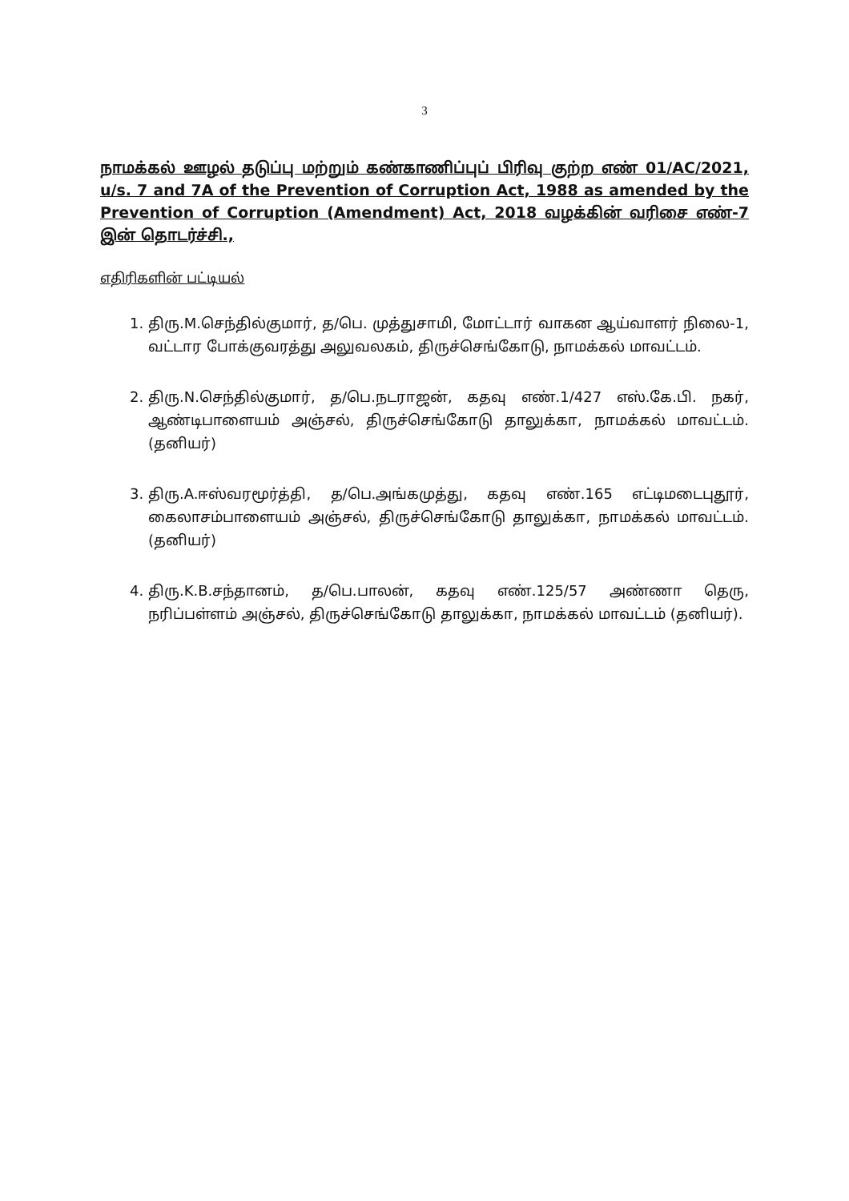3
நாமக்கல் ஊழல் தடுப்பு மற்றும் கண்காணிப்புப் பிரிவு குற்ற எண் 01/AC/2021, u/s. 7 and 7A of the Prevention of Corruption Act, 1988 as amended by the Prevention of Corruption (Amendment) Act, 2018 வழக்கின் வரிசை எண்-7 இன் தொடர்ச்சி.,
எதிரிகளின் பட்டியல்
1. திரு.M.செந்தில்குமார், த/பெ. முத்துசாமி, மோட்டார் வாகன ஆய்வாளர் நிலை-1, வட்டார போக்குவரத்து அலுவலகம், திருச்செங்கோடு, நாமக்கல் மாவட்டம்.
2. திரு.N.செந்தில்குமார், த/பெ.நடராஜன், கதவு எண்.1/427 எஸ்.கே.பி. நகர், ஆண்டிபாளையம் அஞ்சல், திருச்செங்கோடு தாலுக்கா, நாமக்கல் மாவட்டம். (தனியர்)
3. திரு.A.ஈஸ்வரமூர்த்தி, த/பெ.அங்கமுத்து, கதவு எண்.165 எட்டிமடைபுதூர், கைலாசம்பாளையம் அஞ்சல், திருச்செங்கோடு தாலுக்கா, நாமக்கல் மாவட்டம். (தனியர்)
4. திரு.K.B.சந்தானம், த/பெ.பாலன், கதவு எண்.125/57 அண்ணா தெரு, நரிப்பள்ளம் அஞ்சல், திருச்செங்கோடு தாலுக்கா, நாமக்கல் மாவட்டம் (தனியர்).